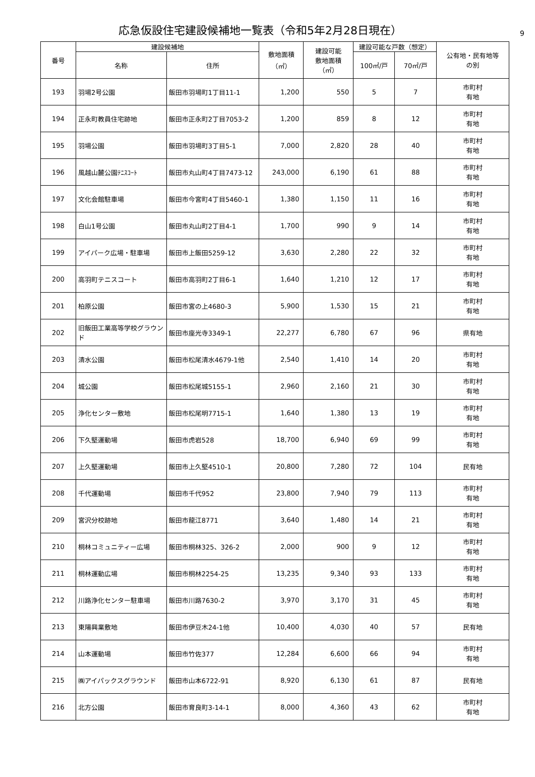応急仮設住宅建設候補地一覧表（令和5年2月28日現在）
9
| 番号 | 建設候補地 | | 敷地面積 （㎡） | 建設可能 敷地面積（㎡） | 建設可能な戸数（想定） | | 公有地・民有地等 の別 |
| --- | --- | --- | --- | --- | --- | --- | --- |
| | 名称 | 住所 | | | 100㎡/戸 | 70㎡/戸 | |
| 193 | 羽場2号公園 | 飯田市羽場町1丁目11-1 | 1,200 | 550 | 5 | 7 | 市町村 有地 |
| 194 | 正永町教員住宅跡地 | 飯田市正永町2丁目7053-2 | 1,200 | 859 | 8 | 12 | 市町村 有地 |
| 195 | 羽場公園 | 飯田市羽場町3丁目5-1 | 7,000 | 2,820 | 28 | 40 | 市町村 有地 |
| 196 | 風越山麓公園ﾃﾆｽｺｰﾄ | 飯田市丸山町4丁目7473-12 | 243,000 | 6,190 | 61 | 88 | 市町村 有地 |
| 197 | 文化会館駐車場 | 飯田市今宮町4丁目5460-1 | 1,380 | 1,150 | 11 | 16 | 市町村 有地 |
| 198 | 白山1号公園 | 飯田市丸山町2丁目4-1 | 1,700 | 990 | 9 | 14 | 市町村 有地 |
| 199 | アイパーク広場・駐車場 | 飯田市上飯田5259-12 | 3,630 | 2,280 | 22 | 32 | 市町村 有地 |
| 200 | 高羽町テニスコート | 飯田市高羽町2丁目6-1 | 1,640 | 1,210 | 12 | 17 | 市町村 有地 |
| 201 | 柏原公園 | 飯田市宮の上4680-3 | 5,900 | 1,530 | 15 | 21 | 市町村 有地 |
| 202 | 旧飯田工業高等学校グラウンド | 飯田市座光寺3349-1 | 22,277 | 6,780 | 67 | 96 | 県有地 |
| 203 | 清水公園 | 飯田市松尾清水4679-1他 | 2,540 | 1,410 | 14 | 20 | 市町村 有地 |
| 204 | 城公園 | 飯田市松尾城5155-1 | 2,960 | 2,160 | 21 | 30 | 市町村 有地 |
| 205 | 浄化センター敷地 | 飯田市松尾明7715-1 | 1,640 | 1,380 | 13 | 19 | 市町村 有地 |
| 206 | 下久堅運動場 | 飯田市虎岩528 | 18,700 | 6,940 | 69 | 99 | 市町村 有地 |
| 207 | 上久堅運動場 | 飯田市上久堅4510-1 | 20,800 | 7,280 | 72 | 104 | 民有地 |
| 208 | 千代運動場 | 飯田市千代952 | 23,800 | 7,940 | 79 | 113 | 市町村 有地 |
| 209 | 宮沢分校跡地 | 飯田市龍江8771 | 3,640 | 1,480 | 14 | 21 | 市町村 有地 |
| 210 | 桐林コミュニティー広場 | 飯田市桐林325、326-2 | 2,000 | 900 | 9 | 12 | 市町村 有地 |
| 211 | 桐林運動広場 | 飯田市桐林2254-25 | 13,235 | 9,340 | 93 | 133 | 市町村 有地 |
| 212 | 川路浄化センター駐車場 | 飯田市川路7630-2 | 3,970 | 3,170 | 31 | 45 | 市町村 有地 |
| 213 | 東陽興業敷地 | 飯田市伊豆木24-1他 | 10,400 | 4,030 | 40 | 57 | 民有地 |
| 214 | 山本運動場 | 飯田市竹佐377 | 12,284 | 6,600 | 66 | 94 | 市町村 有地 |
| 215 | ㈱アイパックスグラウンド | 飯田市山本6722-91 | 8,920 | 6,130 | 61 | 87 | 民有地 |
| 216 | 北方公園 | 飯田市育良町3-14-1 | 8,000 | 4,360 | 43 | 62 | 市町村 有地 |